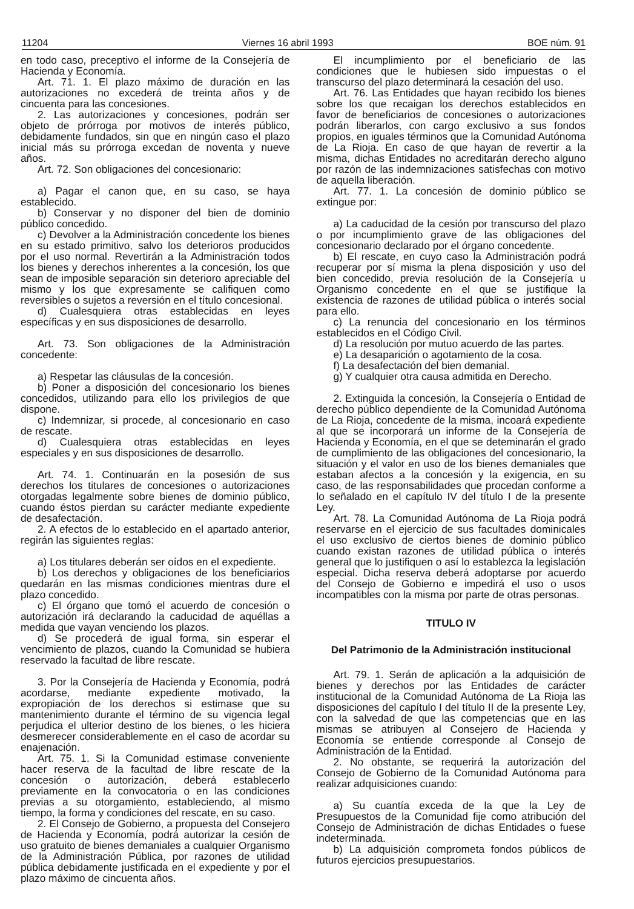11204 Viernes 16 abril 1993 BOE núm. 91
en todo caso, preceptivo el informe de la Consejería de Hacienda y Economía.
Art. 71. 1. El plazo máximo de duración en las autorizaciones no excederá de treinta años y de cincuenta para las concesiones.
2. Las autorizaciones y concesiones, podrán ser objeto de prórroga por motivos de interés público, debidamente fundados, sin que en ningún caso el plazo inicial más su prórroga excedan de noventa y nueve años.
Art. 72. Son obligaciones del concesionario:
a) Pagar el canon que, en su caso, se haya establecido.
b) Conservar y no disponer del bien de dominio público concedido.
c) Devolver a la Administración concedente los bienes en su estado primitivo, salvo los deterioros producidos por el uso normal. Revertirán a la Administración todos los bienes y derechos inherentes a la concesión, los que sean de imposible separación sin deterioro apreciable del mismo y los que expresamente se califiquen como reversibles o sujetos a reversión en el título concesional.
d) Cualesquiera otras establecidas en leyes específicas y en sus disposiciones de desarrollo.
Art. 73. Son obligaciones de la Administración concedente:
a) Respetar las cláusulas de la concesión.
b) Poner a disposición del concesionario los bienes concedidos, utilizando para ello los privilegios de que dispone.
c) Indemnizar, si procede, al concesionario en caso de rescate.
d) Cualesquiera otras establecidas en leyes especiales y en sus disposiciones de desarrollo.
Art. 74. 1. Continuarán en la posesión de sus derechos los titulares de concesiones o autorizaciones otorgadas legalmente sobre bienes de dominio público, cuando éstos pierdan su carácter mediante expediente de desafectación.
2. A efectos de lo establecido en el apartado anterior, regirán las siguientes reglas:
a) Los titulares deberán ser oídos en el expediente.
b) Los derechos y obligaciones de los beneficiarios quedarán en las mismas condiciones mientras dure el plazo concedido.
c) El órgano que tomó el acuerdo de concesión o autorización irá declarando la caducidad de aquéllas a medida que vayan venciendo los plazos.
d) Se procederá de igual forma, sin esperar el vencimiento de plazos, cuando la Comunidad se hubiera reservado la facultad de libre rescate.
3. Por la Consejería de Hacienda y Economía, podrá acordarse, mediante expediente motivado, la expropiación de los derechos si estimase que su mantenimiento durante el término de su vigencia legal perjudica el ulterior destino de los bienes, o les hiciera desmerecer considerablemente en el caso de acordar su enajenación.
Art. 75. 1. Si la Comunidad estimase conveniente hacer reserva de la facultad de libre rescate de la concesión o autorización, deberá establecerlo previamente en la convocatoria o en las condiciones previas a su otorgamiento, estableciendo, al mismo tiempo, la forma y condiciones del rescate, en su caso.
2. El Consejo de Gobierno, a propuesta del Consejero de Hacienda y Economía, podrá autorizar la cesión de uso gratuito de bienes demaniales a cualquier Organismo de la Administración Pública, por razones de utilidad pública debidamente justificada en el expediente y por el plazo máximo de cincuenta años.
El incumplimiento por el beneficiario de las condiciones que le hubiesen sido impuestas o el transcurso del plazo determinará la cesación del uso.
Art. 76. Las Entidades que hayan recibido los bienes sobre los que recaigan los derechos establecidos en favor de beneficiarios de concesiones o autorizaciones podrán liberarlos, con cargo exclusivo a sus fondos propios, en iguales términos que la Comunidad Autónoma de La Rioja. En caso de que hayan de revertir a la misma, dichas Entidades no acreditarán derecho alguno por razón de las indemnizaciones satisfechas con motivo de aquella liberación.
Art. 77. 1. La concesión de dominio público se extingue por:
a) La caducidad de la cesión por transcurso del plazo o por incumplimiento grave de las obligaciones del concesionario declarado por el órgano concedente.
b) El rescate, en cuyo caso la Administración podrá recuperar por sí misma la plena disposición y uso del bien concedido, previa resolución de la Consejería u Organismo concedente en el que se justifique la existencia de razones de utilidad pública o interés social para ello.
c) La renuncia del concesionario en los términos establecidos en el Código Civil.
d) La resolución por mutuo acuerdo de las partes.
e) La desaparición o agotamiento de la cosa.
f) La desafectación del bien demanial.
g) Y cualquier otra causa admitida en Derecho.
2. Extinguida la concesión, la Consejería o Entidad de derecho público dependiente de la Comunidad Autónoma de La Rioja, concedente de la misma, incoará expediente al que se incorporará un informe de la Consejería de Hacienda y Economía, en el que se deteminarán el grado de cumplimiento de las obligaciones del concesionario, la situación y el valor en uso de los bienes demaniales que estaban afectos a la concesión y la exigencia, en su caso, de las responsabilidades que procedan conforme a lo señalado en el capítulo IV del título I de la presente Ley.
Art. 78. La Comunidad Autónoma de La Rioja podrá reservarse en el ejercicio de sus facultades dominicales el uso exclusivo de ciertos bienes de dominio público cuando existan razones de utilidad pública o interés general que lo justifiquen o así lo establezca la legislación especial. Dicha reserva deberá adoptarse por acuerdo del Consejo de Gobierno e impedirá el uso o usos incompatibles con la misma por parte de otras personas.
TITULO IV
Del Patrimonio de la Administración institucional
Art. 79. 1. Serán de aplicación a la adquisición de bienes y derechos por las Entidades de carácter institucional de la Comunidad Autónoma de La Rioja las disposiciones del capítulo I del título II de la presente Ley, con la salvedad de que las competencias que en las mismas se atribuyen al Consejero de Hacienda y Economía se entiende corresponde al Consejo de Administración de la Entidad.
2. No obstante, se requerirá la autorización del Consejo de Gobierno de la Comunidad Autónoma para realizar adquisiciones cuando:
a) Su cuantía exceda de la que la Ley de Presupuestos de la Comunidad fije como atribución del Consejo de Administración de dichas Entidades o fuese indeterminada.
b) La adquisición comprometa fondos públicos de futuros ejercicios presupuestarios.